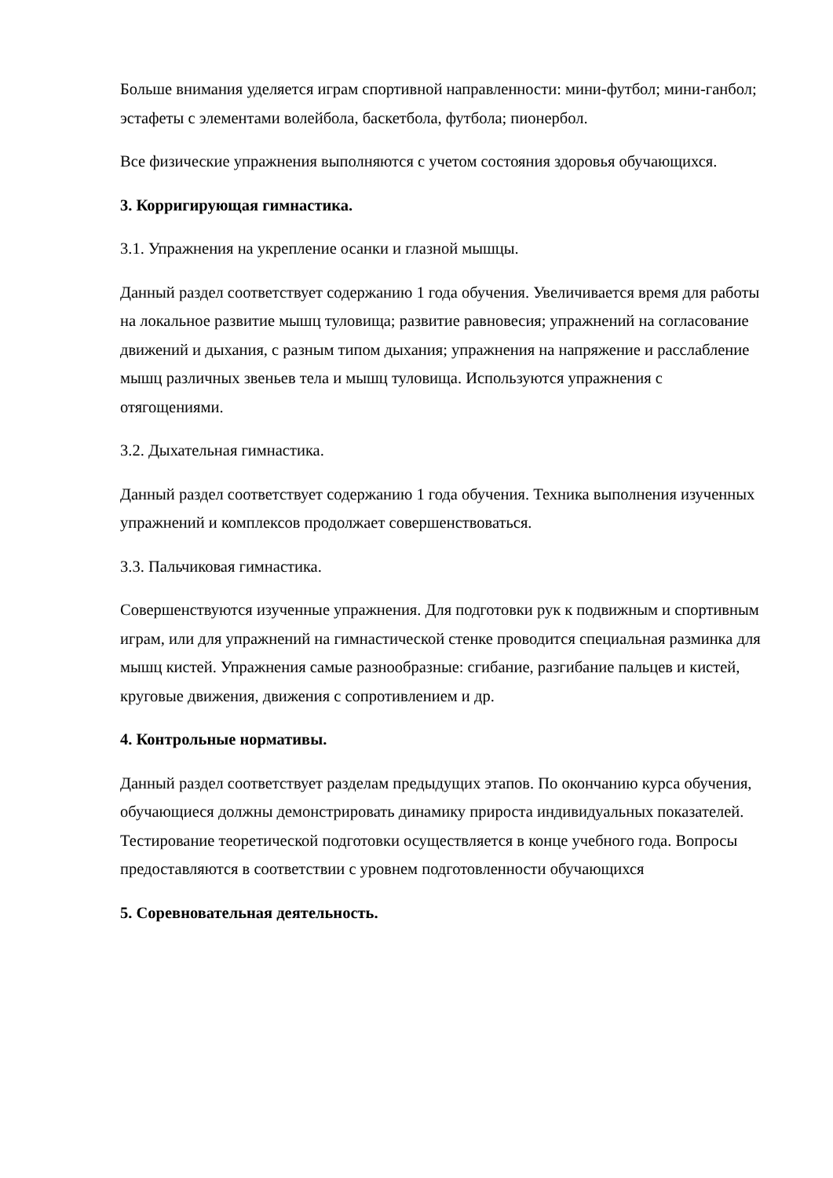Больше внимания уделяется играм спортивной направленности: мини-футбол; мини-ганбол; эстафеты с элементами волейбола, баскетбола, футбола; пионербол.
Все физические упражнения выполняются с учетом состояния здоровья обучающихся.
3. Корригирующая гимнастика.
3.1. Упражнения на укрепление осанки и глазной мышцы.
Данный раздел соответствует содержанию 1 года обучения. Увеличивается время для работы на локальное развитие мышц туловища; развитие равновесия; упражнений на согласование движений и дыхания, с разным типом дыхания; упражнения на напряжение и расслабление мышц различных звеньев тела и мышц туловища. Используются упражнения с отягощениями.
3.2. Дыхательная гимнастика.
Данный раздел соответствует содержанию 1 года обучения. Техника выполнения изученных упражнений и комплексов продолжает совершенствоваться.
3.3. Пальчиковая гимнастика.
Совершенствуются изученные упражнения. Для подготовки рук к подвижным и спортивным играм, или для упражнений на гимнастической стенке проводится специальная разминка для мышц кистей. Упражнения самые разнообразные: сгибание, разгибание пальцев и кистей, круговые движения, движения с сопротивлением и др.
4. Контрольные нормативы.
Данный раздел соответствует разделам предыдущих этапов. По окончанию курса обучения, обучающиеся должны демонстрировать динамику прироста индивидуальных показателей. Тестирование теоретической подготовки осуществляется в конце учебного года. Вопросы предоставляются в соответствии с уровнем подготовленности обучающихся
5. Соревновательная деятельность.